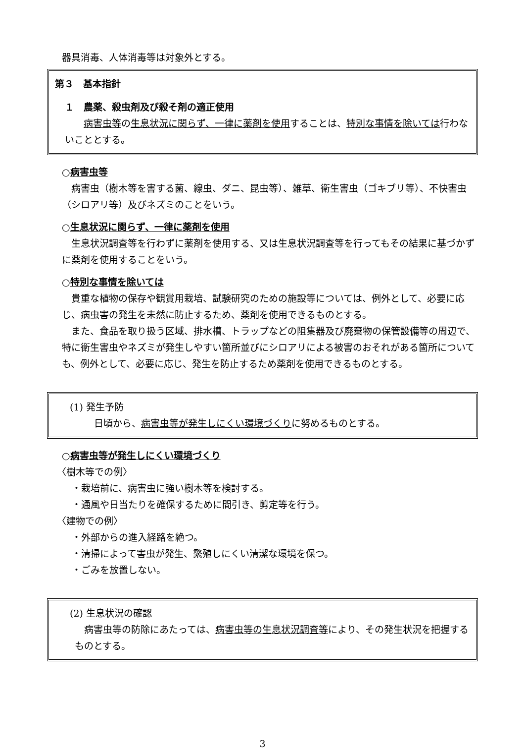器具消毒、人体消毒等は対象外とする。
第３　基本指針
１　農薬、殺虫剤及び殺そ剤の適正使用
病害虫等の生息状況に関らず、一律に薬剤を使用することは、特別な事情を除いては行わないこととする。
○病害虫等
病害虫（樹木等を害する菌、線虫、ダニ、昆虫等）、雑草、衛生害虫（ゴキブリ等）、不快害虫（シロアリ等）及びネズミのことをいう。
○生息状況に関らず、一律に薬剤を使用
生息状況調査等を行わずに薬剤を使用する、又は生息状況調査等を行ってもその結果に基づかずに薬剤を使用することをいう。
○特別な事情を除いては
貴重な植物の保存や観賞用栽培、試験研究のための施設等については、例外として、必要に応じ、病虫害の発生を未然に防止するため、薬剤を使用できるものとする。
また、食品を取り扱う区域、排水槽、トラップなどの阻集器及び廃棄物の保管設備等の周辺で、特に衛生害虫やネズミが発生しやすい箇所並びにシロアリによる被害のおそれがある箇所についても、例外として、必要に応じ、発生を防止するため薬剤を使用できるものとする。
(1) 発生予防
日頃から、病害虫等が発生しにくい環境づくりに努めるものとする。
○病害虫等が発生しにくい環境づくり
〈樹木等での例〉
・栽培前に、病害虫に強い樹木等を検討する。
・通風や日当たりを確保するために間引き、剪定等を行う。
〈建物での例〉
・外部からの進入経路を絶つ。
・清掃によって害虫が発生、繁殖しにくい清潔な環境を保つ。
・ごみを放置しない。
(2) 生息状況の確認
病害虫等の防除にあたっては、病害虫等の生息状況調査等により、その発生状況を把握するものとする。
3